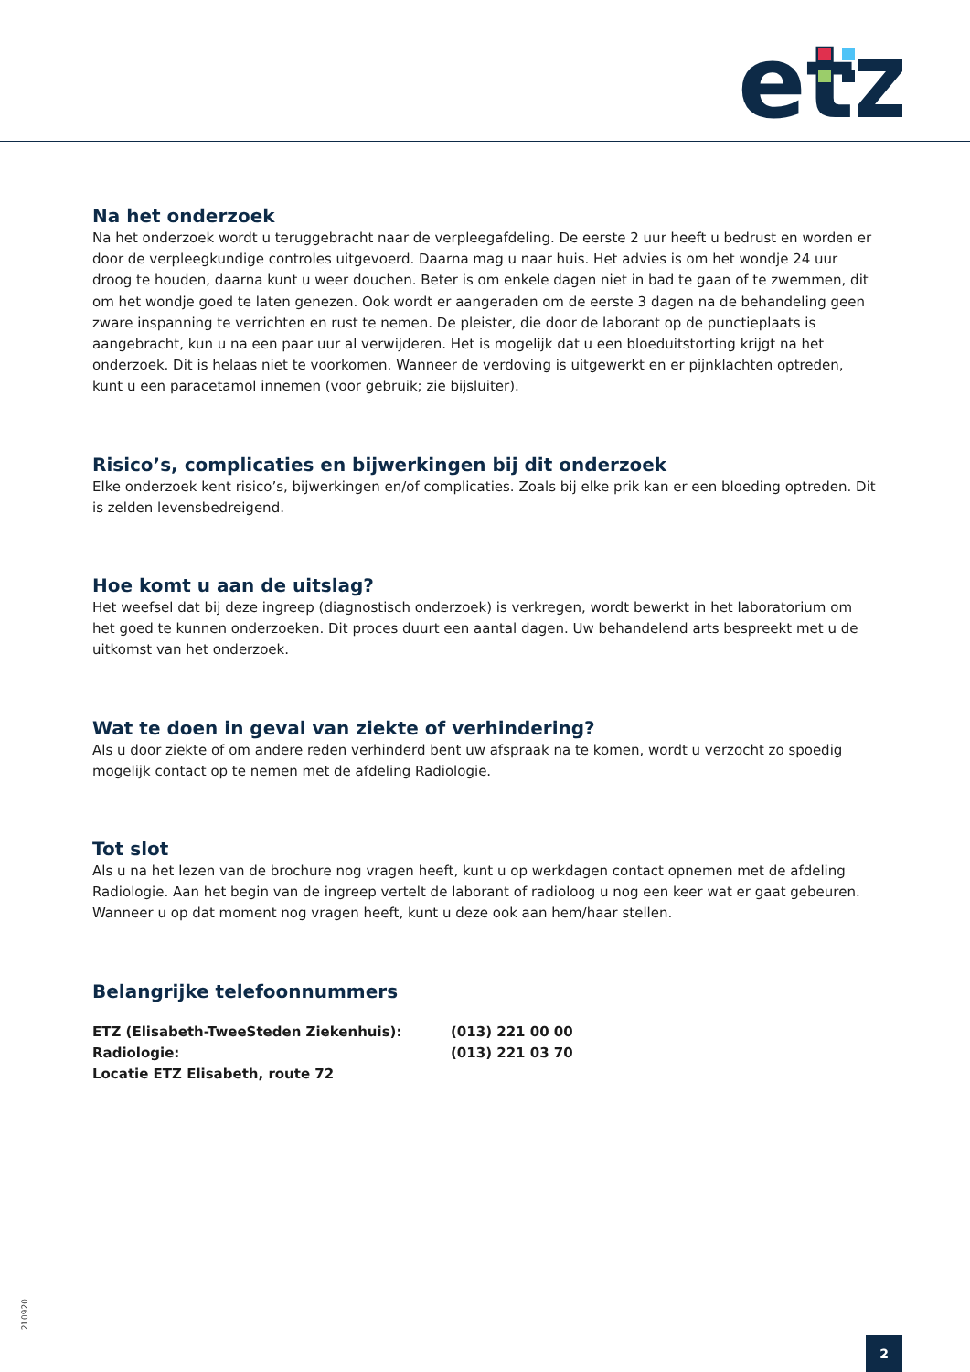et
Na het onderzoek
Na het onderzoek wordt u teruggebracht naar de verpleegafdeling. De eerste 2 uur heeft u bedrust en worden er door de verpleegkundige controles uitgevoerd. Daarna mag u naar huis. Het advies is om het wondje 24 uur droog te houden, daarna kunt u weer douchen. Beter is om enkele dagen niet in bad te gaan of te zwemmen, dit om het wondje goed te laten genezen. Ook wordt er aangeraden om de eerste 3 dagen na de behandeling geen zware inspanning te verrichten en rust te nemen. De pleister, die door de laborant op de punctieplaats is aangebracht, kun u na een paar uur al verwijderen. Het is mogelijk dat u een bloeduitstorting krijgt na het onderzoek. Dit is helaas niet te voorkomen. Wanneer de verdoving is uitgewerkt en er pijnklachten optreden, kunt u een paracetamol innemen (voor gebruik; zie bijsluiter).
Risico’s, complicaties en bijwerkingen bij dit onderzoek
Elke onderzoek kent risico’s, bijwerkingen en/of complicaties. Zoals bij elke prik kan er een bloeding optreden. Dit is zelden levensbedreigend.
Hoe komt u aan de uitslag?
Het weefsel dat bij deze ingreep (diagnostisch onderzoek) is verkregen, wordt bewerkt in het laboratorium om het goed te kunnen onderzoeken. Dit proces duurt een aantal dagen. Uw behandelend arts bespreekt met u de uitkomst van het onderzoek.
Wat te doen in geval van ziekte of verhindering?
Als u door ziekte of om andere reden verhinderd bent uw afspraak na te komen, wordt u verzocht zo spoedig mogelijk contact op te nemen met de afdeling Radiologie.
Tot slot
Als u na het lezen van de brochure nog vragen heeft, kunt u op werkdagen contact opnemen met de afdeling Radiologie. Aan het begin van de ingreep vertelt de laborant of radioloog u nog een keer wat er gaat gebeuren. Wanneer u op dat moment nog vragen heeft, kunt u deze ook aan hem/haar stellen.
Belangrijke telefoonnummers
| ETZ (Elisabeth-TweeSteden Ziekenhuis): | (013) 221 00 00 |
| Radiologie: | (013) 221 03 70 |
| Locatie ETZ Elisabeth, route 72 | |
210920
2